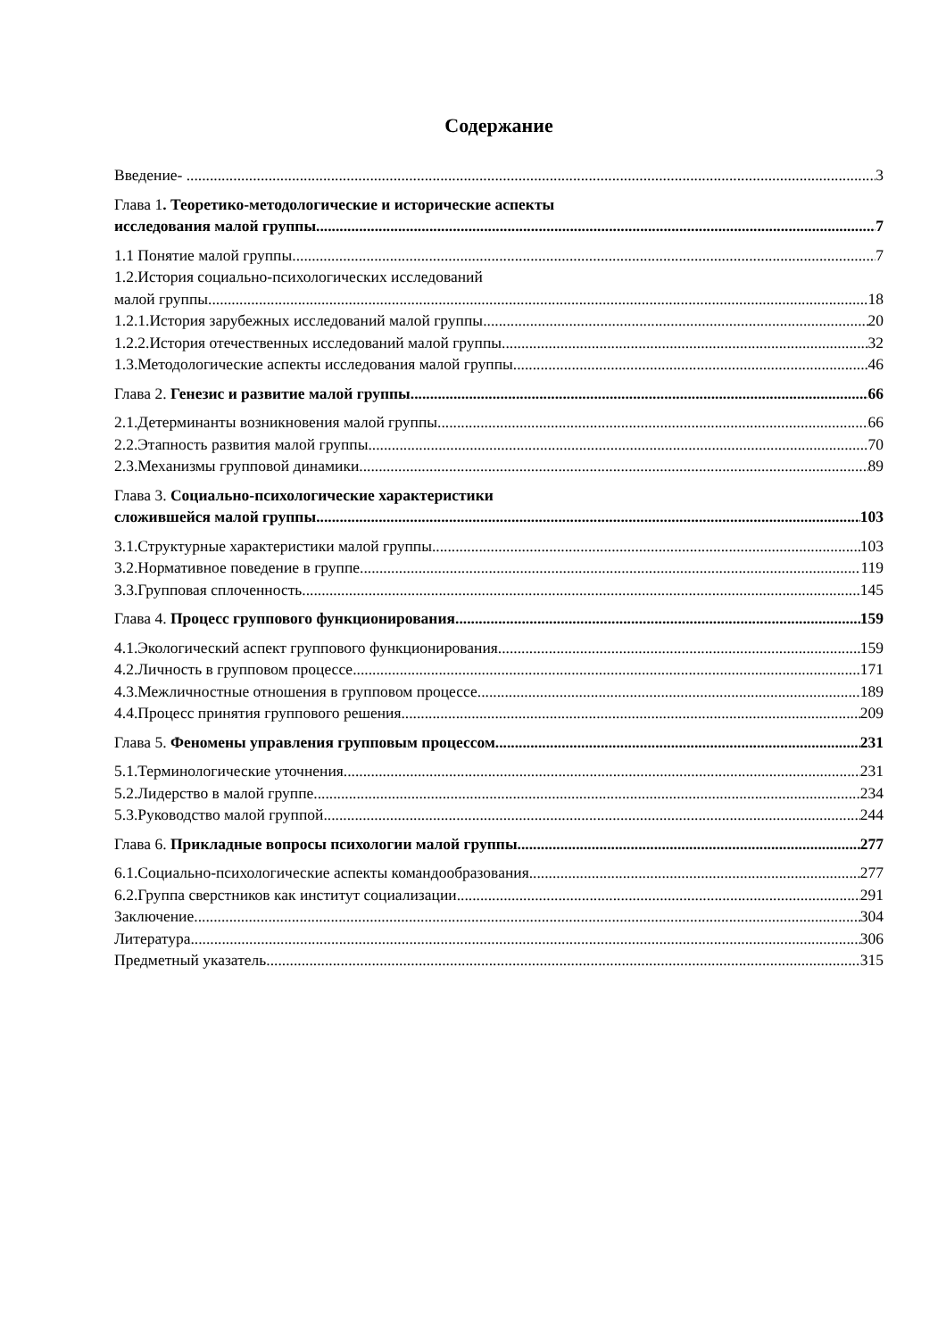Содержание
Введение- ............ 3
Глава 1. Теоретико-методологические и исторические аспекты
исследования малой группы 7
1.1 Понятие малой группы 7
1.2.История социально-психологических исследований
малой группы 18
1.2.1.История зарубежных исследований малой группы 20
1.2.2.История отечественных исследований малой группы 32
1.3.Методологические аспекты исследования малой группы 46
Глава 2. Генезис и развитие малой группы 66
2.1.Детерминанты возникновения малой группы 66
2.2.Этапность развития малой группы 70
2.3.Механизмы групповой динамики 89
Глава 3. Социально-психологические характеристики
сложившейся малой группы 103
3.1.Структурные характеристики малой группы 103
3.2.Нормативное поведение в группе 119
3.3.Групповая сплоченность 145
Глава 4. Процесс группового функционирования 159
4.1.Экологический аспект группового функционирования 159
4.2.Личность в групповом процессе 171
4.3.Межличностные отношения в групповом процессе 189
4.4.Процесс принятия группового решения.... 209
Глава 5. Феномены управления групповым процессом 231
5.1.Терминологические уточнения 231
5.2.Лидерство в малой группе 234
5.3.Руководство малой группой 244
Глава 6. Прикладные вопросы психологии малой группы 277
6.1.Социально-психологические аспекты командообразования 277
6.2.Группа сверстников как институт социализации 291
Заключение 304
Литература 306
Предметный указатель 315